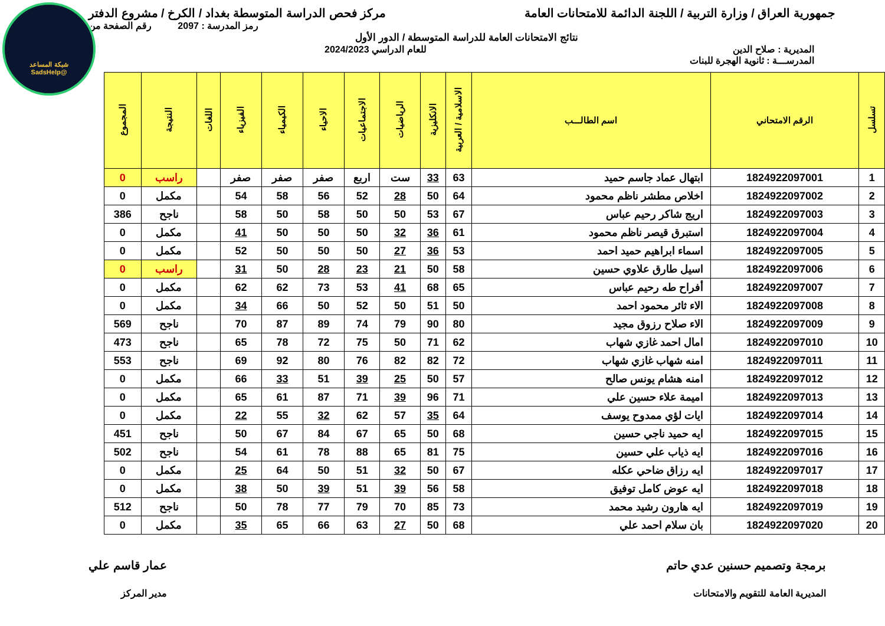شبكة المساعد
@SadsHelp
جمهورية العراق / وزارة التربية / اللجنة الدائمة للامتحانات العامة
مركز فحص الدراسة المتوسطة بغداد / الكرخ / مشروع الدفتر
رمز المدرسة : 2097 رقم الصفحة من
نتائج الامتحانات العامة للدراسة المتوسطة / الدور الأول
المديرية : صلاح الدين للعام الدراسي 2024/2023
المدرســـة : ثانوية الهجرة للبنات
| تسلسل | الرقم الامتحاني | اسم الطالـــب | الاسلامية / العربية | الانكليزية | الرياضيات | الاجتماعيات | الاحياء | الكيمياء | الفيزياء | اللغات | النتيجة | المجموع |
| --- | --- | --- | --- | --- | --- | --- | --- | --- | --- | --- | --- | --- |
| 1 | 1824922097001 | ابتهال عماد جاسم حميد | 63 | 33 | ست | اربع | صفر | صفر | صفر | | راسب | 0 |
| 2 | 1824922097002 | اخلاص مطشر ناظم محمود | 64 | 50 | 28 | 52 | 56 | 58 | 54 | | مكمل | 0 |
| 3 | 1824922097003 | اريج شاكر رحيم عباس | 67 | 53 | 50 | 50 | 58 | 50 | 58 | | ناجح | 386 |
| 4 | 1824922097004 | استبرق قيصر ناظم محمود | 61 | 36 | 32 | 50 | 50 | 50 | 41 | | مكمل | 0 |
| 5 | 1824922097005 | اسماء ابراهيم حميد احمد | 53 | 36 | 27 | 50 | 50 | 50 | 52 | | مكمل | 0 |
| 6 | 1824922097006 | اسيل طارق علاوي حسين | 58 | 50 | 21 | 23 | 28 | 50 | 31 | | راسب | 0 |
| 7 | 1824922097007 | أفراح طه رحيم عباس | 65 | 68 | 41 | 53 | 73 | 62 | 62 | | مكمل | 0 |
| 8 | 1824922097008 | الاء ثائر محمود احمد | 50 | 51 | 50 | 52 | 50 | 66 | 34 | | مكمل | 0 |
| 9 | 1824922097009 | الاء صلاح رزوق مجيد | 80 | 90 | 79 | 74 | 89 | 87 | 70 | | ناجح | 569 |
| 10 | 1824922097010 | امال احمد غازي شهاب | 62 | 71 | 50 | 75 | 72 | 78 | 65 | | ناجح | 473 |
| 11 | 1824922097011 | امنه شهاب غازي شهاب | 72 | 82 | 82 | 76 | 80 | 92 | 69 | | ناجح | 553 |
| 12 | 1824922097012 | امنه هشام يونس صالح | 57 | 50 | 25 | 39 | 51 | 33 | 66 | | مكمل | 0 |
| 13 | 1824922097013 | اميمة علاء حسين علي | 71 | 96 | 39 | 71 | 87 | 61 | 65 | | مكمل | 0 |
| 14 | 1824922097014 | ايات لؤي ممدوح يوسف | 64 | 35 | 57 | 62 | 32 | 55 | 22 | | مكمل | 0 |
| 15 | 1824922097015 | ايه حميد ناجي حسين | 68 | 50 | 65 | 67 | 84 | 67 | 50 | | ناجح | 451 |
| 16 | 1824922097016 | ايه ذياب علي حسين | 75 | 81 | 65 | 88 | 78 | 61 | 54 | | ناجح | 502 |
| 17 | 1824922097017 | ايه رزاق ضاحي عكله | 67 | 50 | 32 | 51 | 50 | 64 | 25 | | مكمل | 0 |
| 18 | 1824922097018 | ايه عوض كامل توفيق | 58 | 56 | 39 | 51 | 39 | 50 | 38 | | مكمل | 0 |
| 19 | 1824922097019 | ايه هارون رشيد محمد | 73 | 85 | 70 | 79 | 77 | 78 | 50 | | ناجح | 512 |
| 20 | 1824922097020 | بان سلام احمد علي | 68 | 50 | 27 | 63 | 66 | 65 | 35 | | مكمل | 0 |
برمجة وتصميم حسنين عدي حاتم
المديرية العامة للتقويم والامتحانات
عمار قاسم علي
مدير المركز